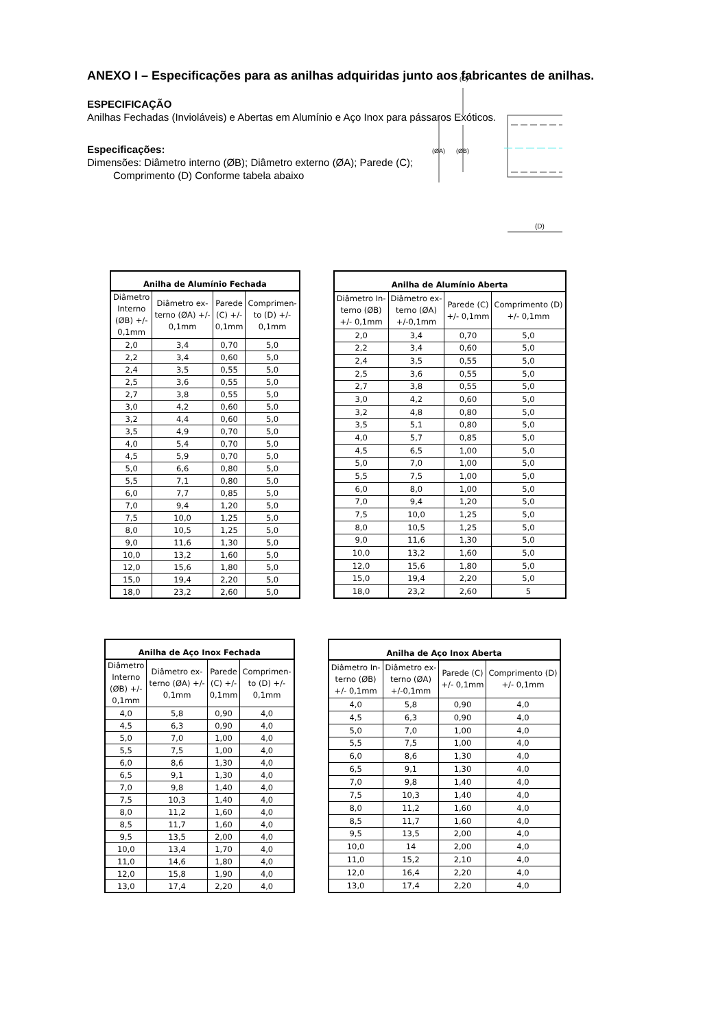ANEXO I – Especificações para as anilhas adquiridas junto aos fabricantes de anilhas.
ESPECIFICAÇÃO
Anilhas Fechadas (Invioláveis) e Abertas em Alumínio e Aço Inox para pássaros Exóticos.
Especificações:
Dimensões: Diâmetro interno (ØB); Diâmetro externo (ØA); Parede (C);
Comprimento (D) Conforme tabela abaixo
(D)
(ØA)
(ØB)
(C)
| Anilha de Alumínio Fechada | | | |
| --- | --- | --- | --- |
| Diâmetro Interno (ØB) +/- 0,1mm | Diâmetro ex- terno (ØA) +/- 0,1mm | Parede (C) +/- 0,1mm | Comprimen- to (D) +/- 0,1mm |
| 2,0 | 3,4 | 0,70 | 5,0 |
| 2,2 | 3,4 | 0,60 | 5,0 |
| 2,4 | 3,5 | 0,55 | 5,0 |
| 2,5 | 3,6 | 0,55 | 5,0 |
| 2,7 | 3,8 | 0,55 | 5,0 |
| 3,0 | 4,2 | 0,60 | 5,0 |
| 3,2 | 4,4 | 0,60 | 5,0 |
| 3,5 | 4,9 | 0,70 | 5,0 |
| 4,0 | 5,4 | 0,70 | 5,0 |
| 4,5 | 5,9 | 0,70 | 5,0 |
| 5,0 | 6,6 | 0,80 | 5,0 |
| 5,5 | 7,1 | 0,80 | 5,0 |
| 6,0 | 7,7 | 0,85 | 5,0 |
| 7,0 | 9,4 | 1,20 | 5,0 |
| 7,5 | 10,0 | 1,25 | 5,0 |
| 8,0 | 10,5 | 1,25 | 5,0 |
| 9,0 | 11,6 | 1,30 | 5,0 |
| 10,0 | 13,2 | 1,60 | 5,0 |
| 12,0 | 15,6 | 1,80 | 5,0 |
| 15,0 | 19,4 | 2,20 | 5,0 |
| 18,0 | 23,2 | 2,60 | 5,0 |
| Anilha de Alumínio Aberta | | | |
| --- | --- | --- | --- |
| Diâmetro In- terno (ØB) +/- 0,1mm | Diâmetro ex- terno (ØA) +/-0,1mm | Parede (C) +/- 0,1mm | Comprimento (D) +/- 0,1mm |
| 2,0 | 3,4 | 0,70 | 5,0 |
| 2,2 | 3,4 | 0,60 | 5,0 |
| 2,4 | 3,5 | 0,55 | 5,0 |
| 2,5 | 3,6 | 0,55 | 5,0 |
| 2,7 | 3,8 | 0,55 | 5,0 |
| 3,0 | 4,2 | 0,60 | 5,0 |
| 3,2 | 4,8 | 0,80 | 5,0 |
| 3,5 | 5,1 | 0,80 | 5,0 |
| 4,0 | 5,7 | 0,85 | 5,0 |
| 4,5 | 6,5 | 1,00 | 5,0 |
| 5,0 | 7,0 | 1,00 | 5,0 |
| 5,5 | 7,5 | 1,00 | 5,0 |
| 6,0 | 8,0 | 1,00 | 5,0 |
| 7,0 | 9,4 | 1,20 | 5,0 |
| 7,5 | 10,0 | 1,25 | 5,0 |
| 8,0 | 10,5 | 1,25 | 5,0 |
| 9,0 | 11,6 | 1,30 | 5,0 |
| 10,0 | 13,2 | 1,60 | 5,0 |
| 12,0 | 15,6 | 1,80 | 5,0 |
| 15,0 | 19,4 | 2,20 | 5,0 |
| 18,0 | 23,2 | 2,60 | 5 |
| Anilha de Aço Inox Fechada | | | |
| --- | --- | --- | --- |
| Diâmetro Interno (ØB) +/- 0,1mm | Diâmetro ex- terno (ØA) +/- 0,1mm | Parede (C) +/- 0,1mm | Comprimen- to (D) +/- 0,1mm |
| 4,0 | 5,8 | 0,90 | 4,0 |
| 4,5 | 6,3 | 0,90 | 4,0 |
| 5,0 | 7,0 | 1,00 | 4,0 |
| 5,5 | 7,5 | 1,00 | 4,0 |
| 6,0 | 8,6 | 1,30 | 4,0 |
| 6,5 | 9,1 | 1,30 | 4,0 |
| 7,0 | 9,8 | 1,40 | 4,0 |
| 7,5 | 10,3 | 1,40 | 4,0 |
| 8,0 | 11,2 | 1,60 | 4,0 |
| 8,5 | 11,7 | 1,60 | 4,0 |
| 9,5 | 13,5 | 2,00 | 4,0 |
| 10,0 | 13,4 | 1,70 | 4,0 |
| 11,0 | 14,6 | 1,80 | 4,0 |
| 12,0 | 15,8 | 1,90 | 4,0 |
| 13,0 | 17,4 | 2,20 | 4,0 |
| Anilha de Aço Inox Aberta | | | |
| --- | --- | --- | --- |
| Diâmetro In- terno (ØB) +/- 0,1mm | Diâmetro ex- terno (ØA) +/-0,1mm | Parede (C) +/- 0,1mm | Comprimento (D) +/- 0,1mm |
| 4,0 | 5,8 | 0,90 | 4,0 |
| 4,5 | 6,3 | 0,90 | 4,0 |
| 5,0 | 7,0 | 1,00 | 4,0 |
| 5,5 | 7,5 | 1,00 | 4,0 |
| 6,0 | 8,6 | 1,30 | 4,0 |
| 6,5 | 9,1 | 1,30 | 4,0 |
| 7,0 | 9,8 | 1,40 | 4,0 |
| 7,5 | 10,3 | 1,40 | 4,0 |
| 8,0 | 11,2 | 1,60 | 4,0 |
| 8,5 | 11,7 | 1,60 | 4,0 |
| 9,5 | 13,5 | 2,00 | 4,0 |
| 10,0 | 14 | 2,00 | 4,0 |
| 11,0 | 15,2 | 2,10 | 4,0 |
| 12,0 | 16,4 | 2,20 | 4,0 |
| 13,0 | 17,4 | 2,20 | 4,0 |